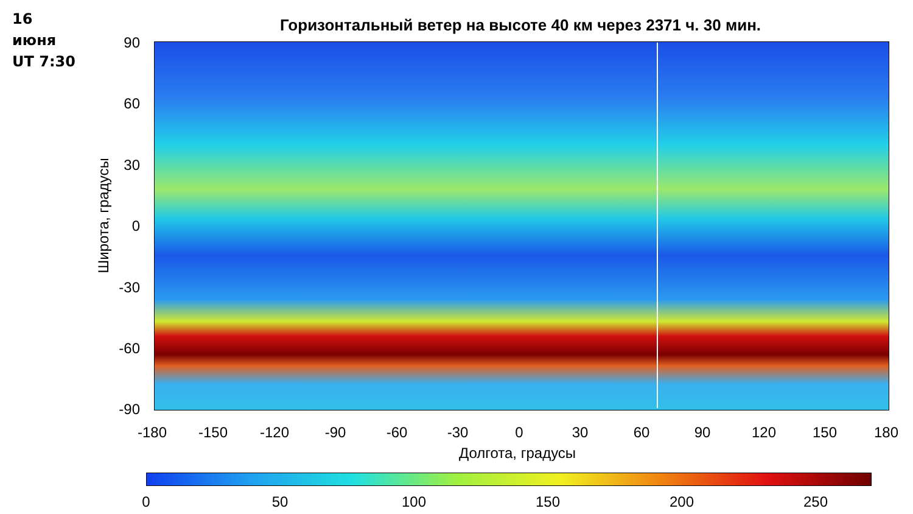16
июня
UT 7:30
Горизонтальный ветер на высоте 40 км через 2371 ч. 30 мин.
Широта, градусы
90
60
30
0
-30
-60
-90
-180 -150 -120 -90 -60 -30 0 30 60 90 120 150 180
Долгота, градусы
0 50 100 150 200 250